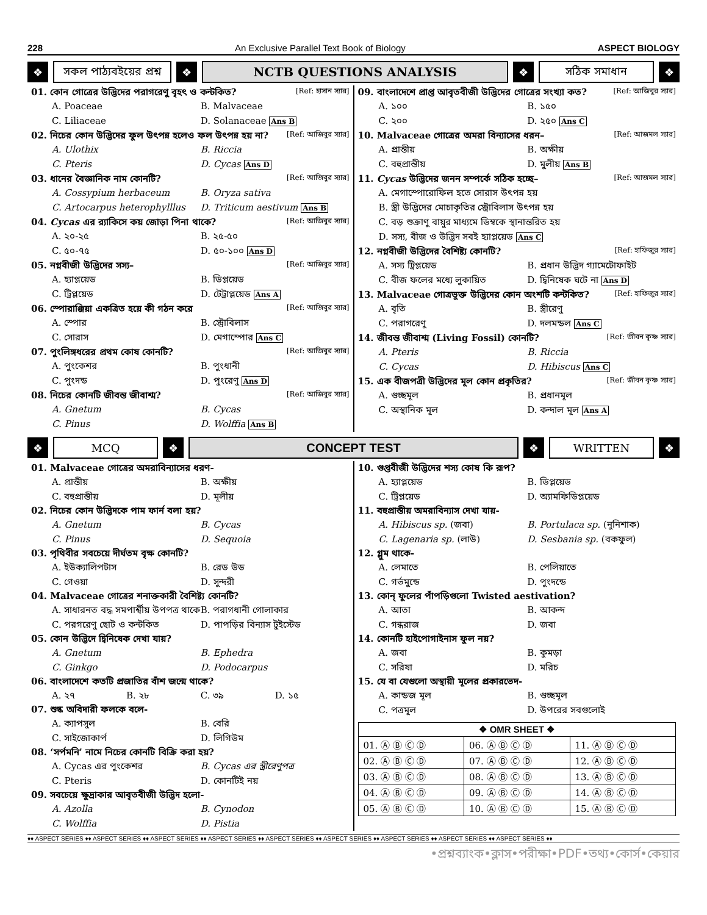228 An Exclusive Parallel Text Book of Biology ASPECT BIOLOGY
❖
সকল পাঠ্যবইয়ের প্রশ্ন
❖
NCTB QUESTIONS ANALYSIS
❖
সঠিক সমাধান
❖
01. কোন গোত্রের উদ্ভিদের পরাগরেণু বৃহৎ ও কন্টকিত? [Ref: হাসান স্যার]
A. Poaceae B. Malvaceae C. Liliaceae D. Solanaceae Ans B
02. নিচের কোন উদ্ভিদের ফুল উৎপন্ন হলেও ফল উৎপন্ন হয় না? [Ref: আজিবুর স্যার]
A. Ulothix B. Riccia C. Pteris D. Cycas Ans D
03. ধানের বৈজ্ঞানিক নাম কোনটি? [Ref: আজিবুর স্যার]
A. Cossypium herbaceum B. Oryza sativa C. Artocarpus heterophylllus D. Triticum aestivum Ans B
04. Cycas এর র‍্যাকিসে কয় জোড়া পিনা থাকে? [Ref: আজিবুর স্যার]
A. ২০-২৫ B. ২৫-৫০ C. ৫০-৭৫ D. ৫০-১০০ Ans D
05. নগ্নবীজী উদ্ভিদের সস্য– [Ref: আজিবুর স্যার]
A. হ্যাপ্লয়েড B. ডিপ্লয়েড C. ট্রিপ্লয়েড D. টেট্রাপ্লয়েড Ans A
06. স্পোরাঞ্জিয়া একত্রিত হয়ে কী গঠন করে [Ref: আজিবুর স্যার]
A. স্পোর B. স্ট্রোবিলাস C. সোরাস D. মেগাস্পোর Ans C
07. পুংলিঙ্গধরের প্রথম কোষ কোনটি? [Ref: আজিবুর স্যার]
A. পুংকেশর B. পুংধানী C. পুংদন্ড D. পুংরেণু Ans D
08. নিচের কোনটি জীবন্ত জীবাশ্ম? [Ref: আজিবুর স্যার]
A. Gnetum B. Cycas C. Pinus D. Wolffia Ans B
09. বাংলাদেশে প্রাপ্ত আবৃতবীজী উদ্ভিদের গোত্রের সংখ্যা কত? [Ref: আজিবুর স্যার]
A. ১০০ B. ১৫০ C. ২০০ D. ২৫০ Ans C
10. Malvaceae গোত্রের অমরা বিন্যাসের ধরন– [Ref: আজমল স্যার]
A. প্রান্তীয় B. অক্ষীয় C. বহুপ্রান্তীয় D. মুলীয় Ans B
11. Cycas উদ্ভিদের জনন সম্পর্কে সঠিক হচ্ছে– [Ref: আজমল স্যার]
A. মেগাস্পোরোফিল হতে সোরাস উৎপন্ন হয়
B. স্ত্রী উদ্ভিদের মোচাকৃতির স্ট্রোবিলাস উৎপন্ন হয়
C. বড় শুক্রাণু বায়ুর মাধ্যমে ডিম্বকে স্থানান্তরিত হয়
D. সস্য, বীজ ও উদ্ভিদ সবই হ্যাপ্লয়েড Ans C
12. নগ্নবীজী উদ্ভিদের বৈশিষ্ট্য কোনটি? [Ref: হাফিজুর স্যার]
A. সস্য ট্রিপ্লয়েড B. প্রধান উদ্ভিদ গ্যামেটোফাইট C. বীজ ফলের মধ্যে লুকায়িত D. দ্বিনিষেক ঘটে না Ans D
13. Malvaceae গোত্রভুক্ত উদ্ভিদের কোন অংশটি কন্টকিত? [Ref: হাফিজুর স্যার]
A. বৃতি B. স্ত্রীরেণু C. পরাগরেণু D. দলমন্ডল Ans C
14. জীবন্ত জীবাশ্ম (Living Fossil) কোনটি? [Ref: জীবন কৃষ্ণ স্যার]
A. Pteris B. Riccia C. Cycas D. Hibiscus Ans C
15. এক বীজপত্রী উদ্ভিদের মূল কোন প্রকৃতির? [Ref: জীবন কৃষ্ণ স্যার]
A. গুচ্ছমূল B. প্রধানমূল C. অস্থানিক মূল D. কন্দাল মূল Ans A
❖
MCQ
❖
CONCEPT TEST
❖
WRITTEN
❖
01. Malvaceae গোত্রের অমরাবিন্যাসের ধরণ-
A. প্রান্তীয় B. অক্ষীয় C. বহুপ্রান্তীয় D. মূলীয়
02. নিচের কোন উদ্ভিদকে পাম ফার্ন বলা হয়?
A. Gnetum B. Cycas C. Pinus D. Sequoia
03. পৃথিবীর সবচেয়ে দীর্ঘতম বৃক্ষ কোনটি?
A. ইউক্যালিপটাস B. রেড উড C. গেওয়া D. সুন্দরী
04. Malvaceae গোত্রের শনাক্তকারী বৈশিষ্ট্য কোনটি?
A. সাধারনত বদ্ধ সমপার্শ্বীয় উপপত্র থাকে B. পরাগধানী গোলাকার C. পরগরেণু ছোট ও কন্টকিত D. পাপড়ির বিন্যাস টুইস্টেড
05. কোন উদ্ভিদে দ্বিনিষেক দেখা যায়?
A. Gnetum B. Ephedra C. Ginkgo D. Podocarpus
06. বাংলাদেশে কতটি প্রজাতির বাঁশ জন্মে থাকে?
A. ২৭ B. ২৮ C. ৩৯ D. ১৫
07. শুষ্ক অবিদারী ফলকে বলে-
A. ক্যাপসুল B. বেরি C. সাইজোকার্প D. লিগিউম
08. ‘সর্পমনি’ নামে নিচের কোনটি বিক্রি করা হয়?
A. Cycas এর পুংকেশর B. Cycas এর স্ত্রীরেণুপত্র C. Pteris D. কোনটিই নয়
09. সবচেয়ে ক্ষুদ্রাকার আবৃতবীজী উদ্ভিদ হলো-
A. Azolla B. Cynodon C. Wolffia D. Pistia
10. গুপ্তবীজী উদ্ভিদের শস্য কোষ কি রূপ?
A. হ্যাপ্লয়েড B. ডিপ্লয়েড C. ট্রিপ্লয়েড D. অ্যামফিডিপ্লয়েড
11. বহুপ্রান্তীয় অমরাবিন্যাস দেখা যায়-
A. Hibiscus sp. (জবা) B. Portulaca sp. (নুনিশাক) C. Lagenaria sp. (লাউ) D. Sesbania sp. (বকফুল)
12. গ্লুম থাকে-
A. লেমাতে B. পেলিয়াতে C. গর্ভমুন্ডে D. পুংদন্ডে
13. কোন্ ফুলের পাঁপড়িগুলো Twisted aestivation?
A. আতা B. আকন্দ C. গন্ধরাজ D. জবা
14. কোনটি হাইপোগাইনাস ফুল নয়?
A. জবা B. কুমড়া C. সরিষা D. মরিচ
15. যে বা যেগুলো অস্থায়ী মূলের প্রকারভেদ-
A. কান্ডজ মূল B. গুচ্ছমূল C. পত্রমূল D. উপরের সবগুলোই
| ❖ OMR SHEET ❖ | | |
| --- | --- | --- |
| 01. Ⓐ Ⓑ Ⓒ Ⓓ | 06. Ⓐ Ⓑ Ⓒ Ⓓ | 11. Ⓐ Ⓑ Ⓒ Ⓓ |
| 02. Ⓐ Ⓑ Ⓒ Ⓓ | 07. Ⓐ Ⓑ Ⓒ Ⓓ | 12. Ⓐ Ⓑ Ⓒ Ⓓ |
| 03. Ⓐ Ⓑ Ⓒ Ⓓ | 08. Ⓐ Ⓑ Ⓒ Ⓓ | 13. Ⓐ Ⓑ Ⓒ Ⓓ |
| 04. Ⓐ Ⓑ Ⓒ Ⓓ | 09. Ⓐ Ⓑ Ⓒ Ⓓ | 14. Ⓐ Ⓑ Ⓒ Ⓓ |
| 05. Ⓐ Ⓑ Ⓒ Ⓓ | 10. Ⓐ Ⓑ Ⓒ Ⓓ | 15. Ⓐ Ⓑ Ⓒ Ⓓ |
♦♦ ASPECT SERIES ♦♦ ASPECT SERIES ♦♦ ASPECT SERIES ♦♦ ASPECT SERIES ♦♦ ASPECT SERIES ♦♦ ASPECT SERIES ♦♦ ASPECT SERIES ♦♦ ASPECT SERIES ♦♦ ASPECT SERIES ♦♦
•প্রশ্নব্যাংক•ক্লাস•পরীক্ষা•PDF•তথ্য•কোর্স•কেয়ার